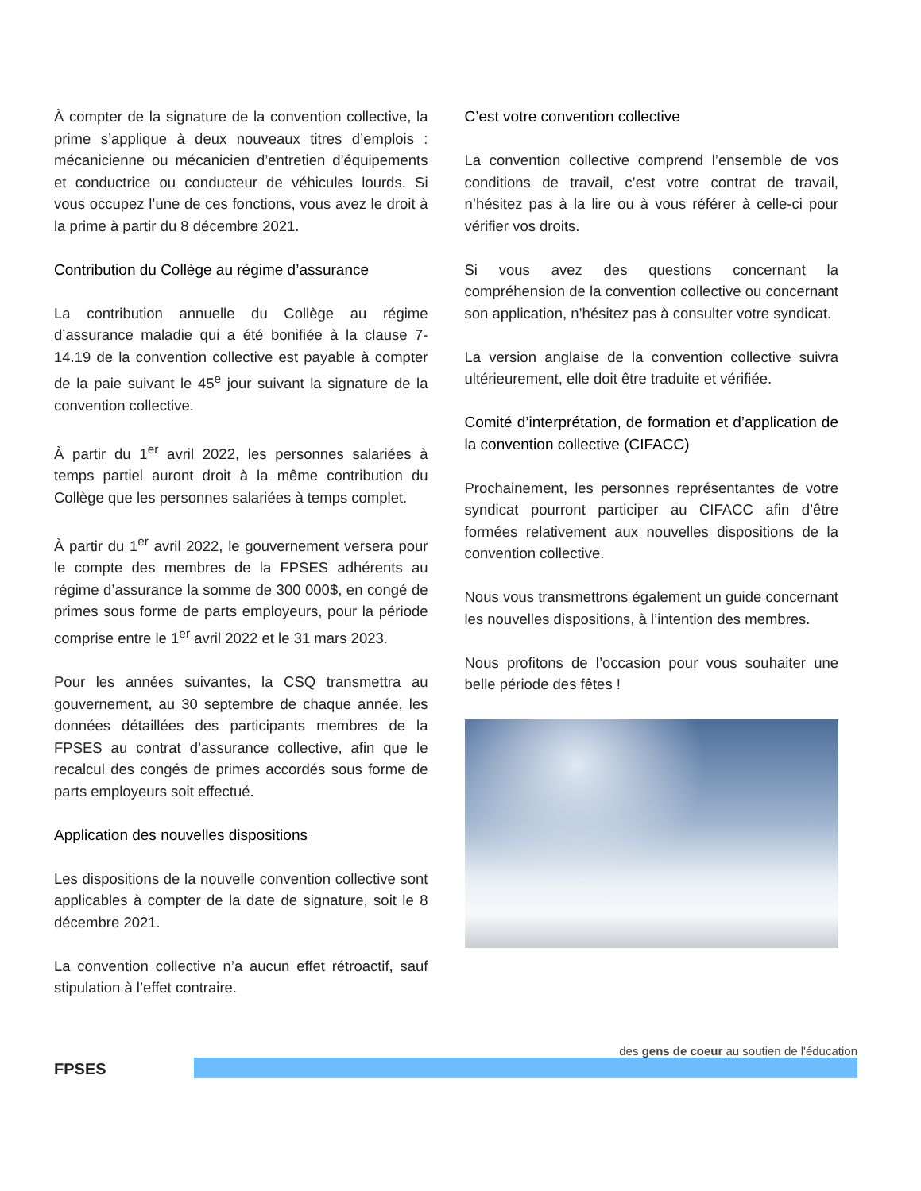À compter de la signature de la convention collective, la prime s’applique à deux nouveaux titres d’emplois : mécanicienne ou mécanicien d’entretien d’équipements et conductrice ou conducteur de véhicules lourds. Si vous occupez l’une de ces fonctions, vous avez le droit à la prime à partir du 8 décembre 2021.
Contribution du Collège au régime d’assurance
La contribution annuelle du Collège au régime d’assurance maladie qui a été bonifiée à la clause 7-14.19 de la convention collective est payable à compter de la paie suivant le 45<sup>e</sup> jour suivant la signature de la convention collective.
À partir du 1<sup>er</sup> avril 2022, les personnes salariées à temps partiel auront droit à la même contribution du Collège que les personnes salariées à temps complet.
À partir du 1<sup>er</sup> avril 2022, le gouvernement versera pour le compte des membres de la FPSES adhérents au régime d’assurance la somme de 300 000$, en congé de primes sous forme de parts employeurs, pour la période comprise entre le 1<sup>er</sup> avril 2022 et le 31 mars 2023.
Pour les années suivantes, la CSQ transmettra au gouvernement, au 30 septembre de chaque année, les données détaillées des participants membres de la FPSES au contrat d’assurance collective, afin que le recalcul des congés de primes accordés sous forme de parts employeurs soit effectué.
Application des nouvelles dispositions
Les dispositions de la nouvelle convention collective sont applicables à compter de la date de signature, soit le 8 décembre 2021.
La convention collective n’a aucun effet rétroactif, sauf stipulation à l’effet contraire.
C’est votre convention collective
La convention collective comprend l’ensemble de vos conditions de travail, c’est votre contrat de travail, n’hésitez pas à la lire ou à vous référer à celle-ci pour vérifier vos droits.
Si vous avez des questions concernant la compréhension de la convention collective ou concernant son application, n’hésitez pas à consulter votre syndicat.
La version anglaise de la convention collective suivra ultérieurement, elle doit être traduite et vérifiée.
Comité d’interprétation, de formation et d’application de la convention collective (CIFACC)
Prochainement, les personnes représentantes de votre syndicat pourront participer au CIFACC afin d’être formées relativement aux nouvelles dispositions de la convention collective.
Nous vous transmettrons également un guide concernant les nouvelles dispositions, à l’intention des membres.
Nous profitons de l’occasion pour vous souhaiter une belle période des fêtes !
FPSES
des gens de coeur au soutien de l'éducation